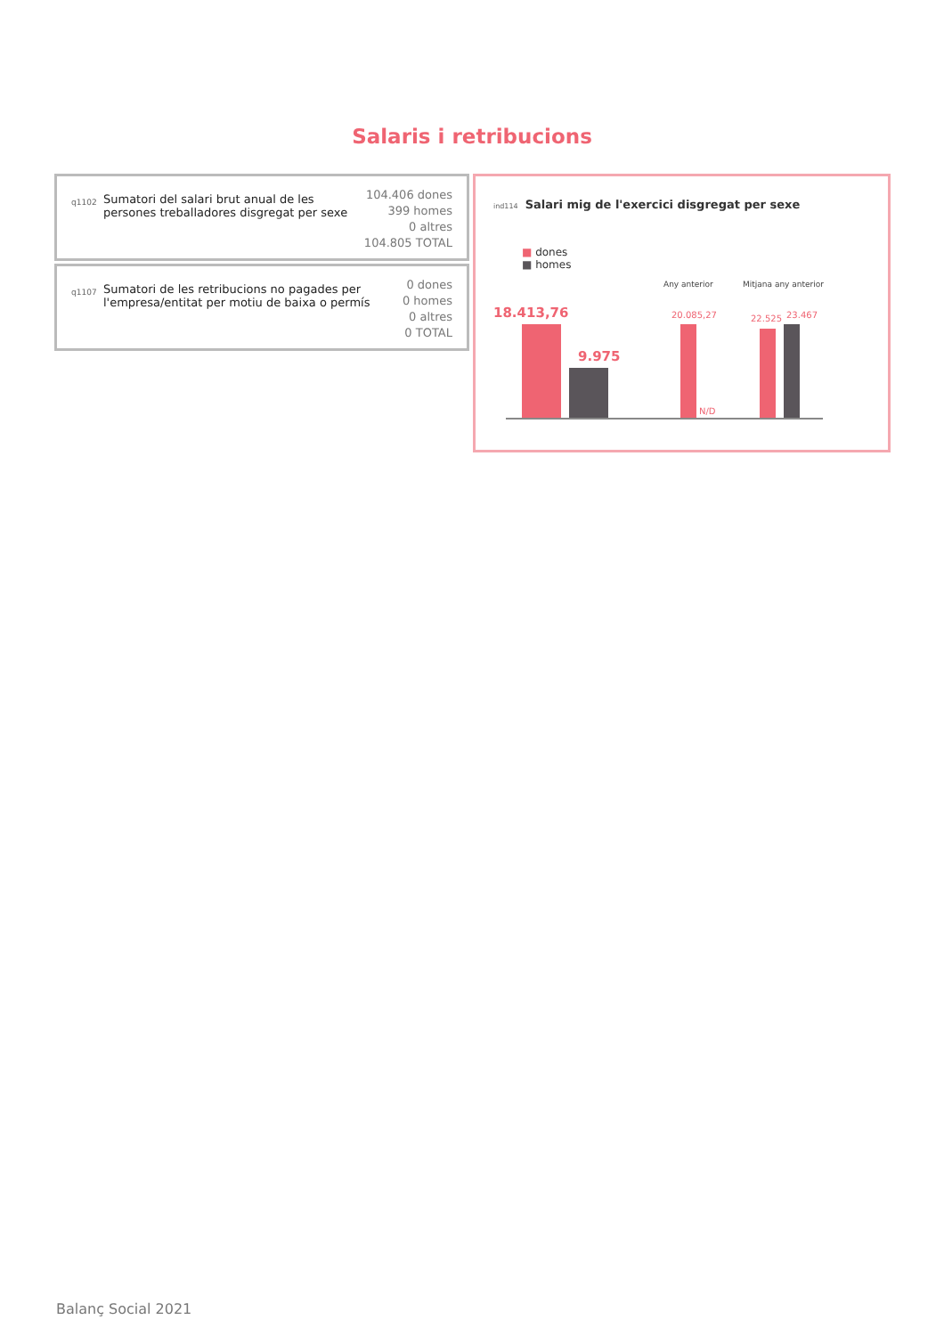Salaris i retribucions
q1102
Sumatori del salari brut anual de les persones treballadores disgregat per sexe
104.406 dones
399 homes
0 altres
104.805 TOTAL
q1107
Sumatori de les retribucions no pagades per l'empresa/entitat per motiu de baixa o permís
0 dones
0 homes
0 altres
0 TOTAL
ind114 Salari mig de l'exercici disgregat per sexe
■ dones
■ homes
Any anterior Mitjana any anterior
18.413,76
9.975
20.085,27 22.525 23.467
N/D
Balanç Social 2021